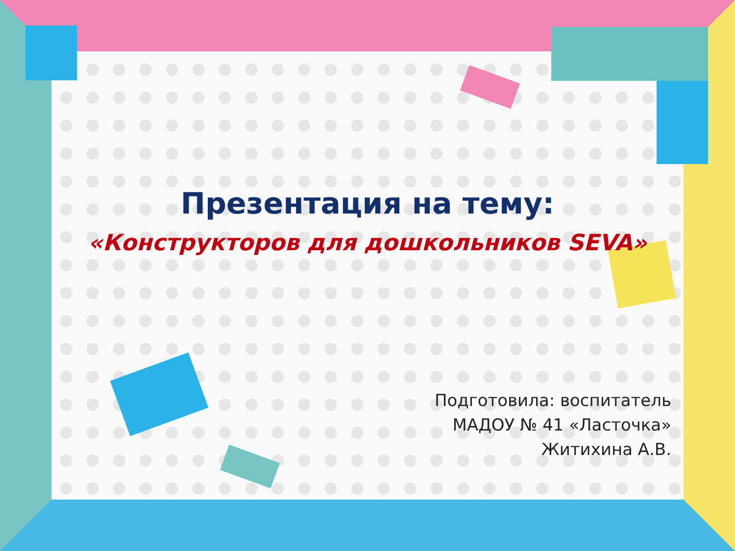Презентация на тему:
«Конструкторов для дошкольников SEVA»
Подготовила: воспитатель
МАДОУ № 41 «Ласточка»
Житихина А.В.